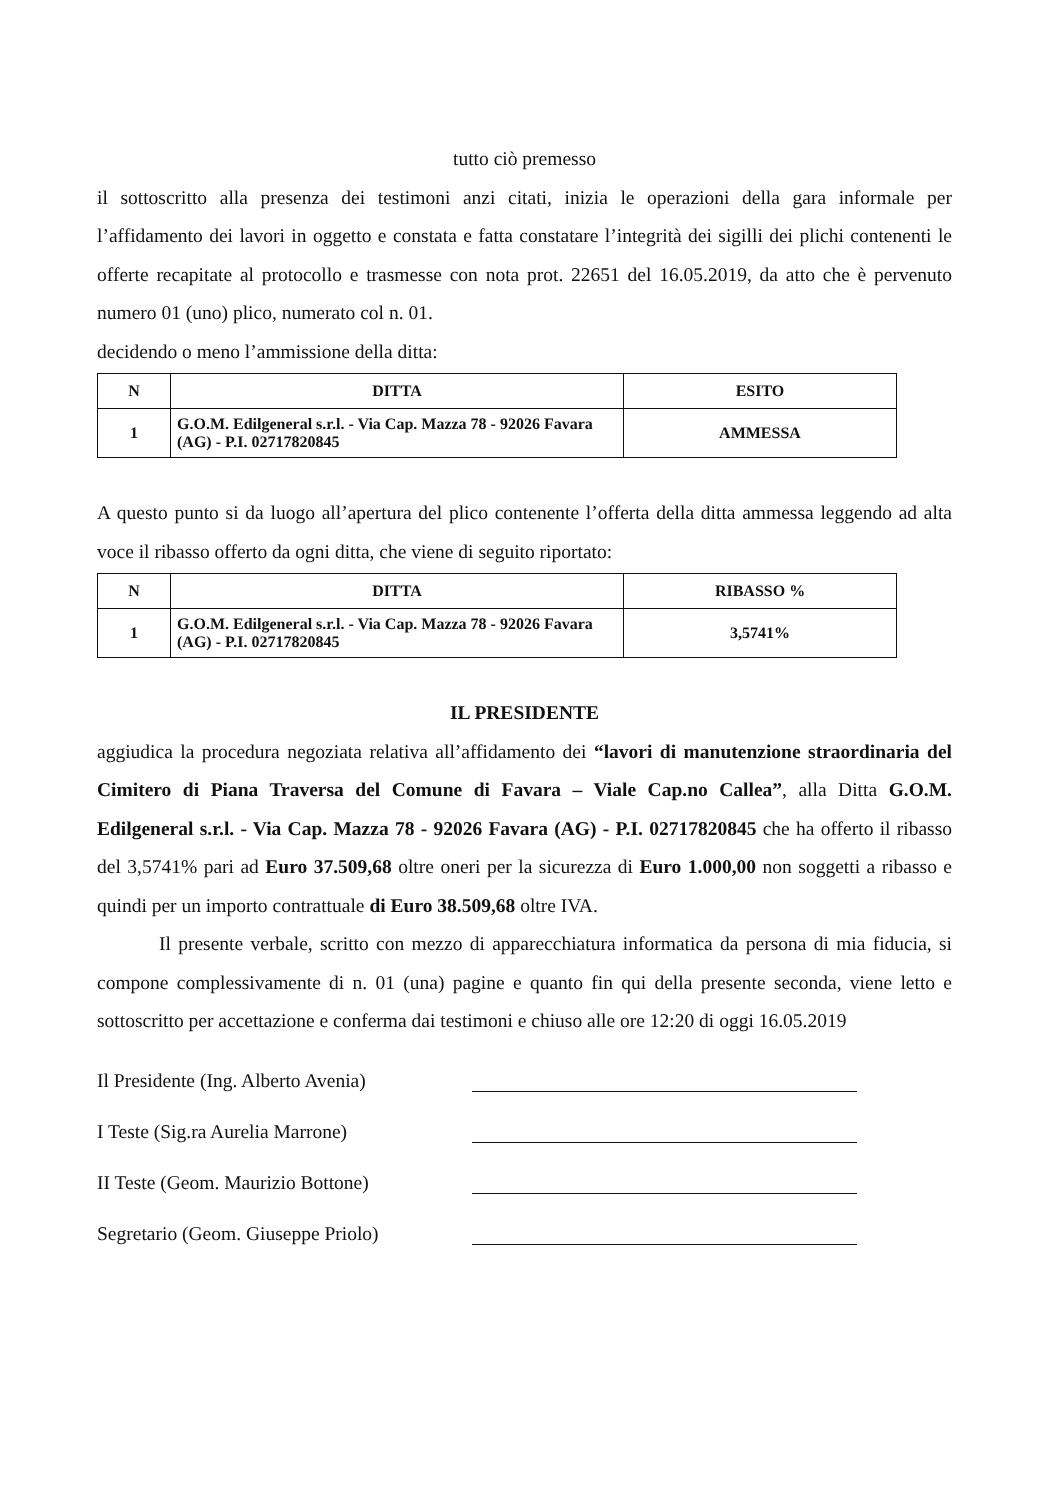tutto ciò premesso
il sottoscritto alla presenza dei testimoni anzi citati, inizia le operazioni della gara informale per l’affidamento dei lavori in oggetto e constata e fatta constatare l’integrità dei sigilli dei plichi contenenti le offerte recapitate al protocollo e trasmesse con nota prot. 22651 del 16.05.2019, da atto che è pervenuto numero 01 (uno) plico, numerato col n. 01.
decidendo o meno l’ammissione della ditta:
| N | DITTA | ESITO |
| --- | --- | --- |
| 1 | G.O.M. Edilgeneral s.r.l. - Via Cap. Mazza 78 - 92026 Favara (AG) - P.I. 02717820845 | AMMESSA |
A questo punto si da luogo all’apertura del plico contenente l’offerta della ditta ammessa leggendo ad alta voce il ribasso offerto da ogni ditta, che viene di seguito riportato:
| N | DITTA | RIBASSO % |
| --- | --- | --- |
| 1 | G.O.M. Edilgeneral s.r.l. - Via Cap. Mazza 78 - 92026 Favara (AG) - P.I. 02717820845 | 3,5741% |
IL PRESIDENTE
aggiudica la procedura negoziata relativa all’affidamento dei “lavori di manutenzione straordinaria del Cimitero di Piana Traversa del Comune di Favara – Viale Cap.no Callea”, alla Ditta G.O.M. Edilgeneral s.r.l. - Via Cap. Mazza 78 - 92026 Favara (AG) - P.I. 02717820845 che ha offerto il ribasso del 3,5741% pari ad Euro 37.509,68 oltre oneri per la sicurezza di Euro 1.000,00 non soggetti a ribasso e quindi per un importo contrattuale di Euro 38.509,68 oltre IVA.
Il presente verbale, scritto con mezzo di apparecchiatura informatica da persona di mia fiducia, si compone complessivamente di n. 01 (una) pagine e quanto fin qui della presente seconda, viene letto e sottoscritto per accettazione e conferma dai testimoni e chiuso alle ore 12:20 di oggi 16.05.2019
Il Presidente (Ing. Alberto Avenia)
I Teste (Sig.ra Aurelia Marrone)
II Teste (Geom. Maurizio Bottone)
Segretario (Geom. Giuseppe Priolo)